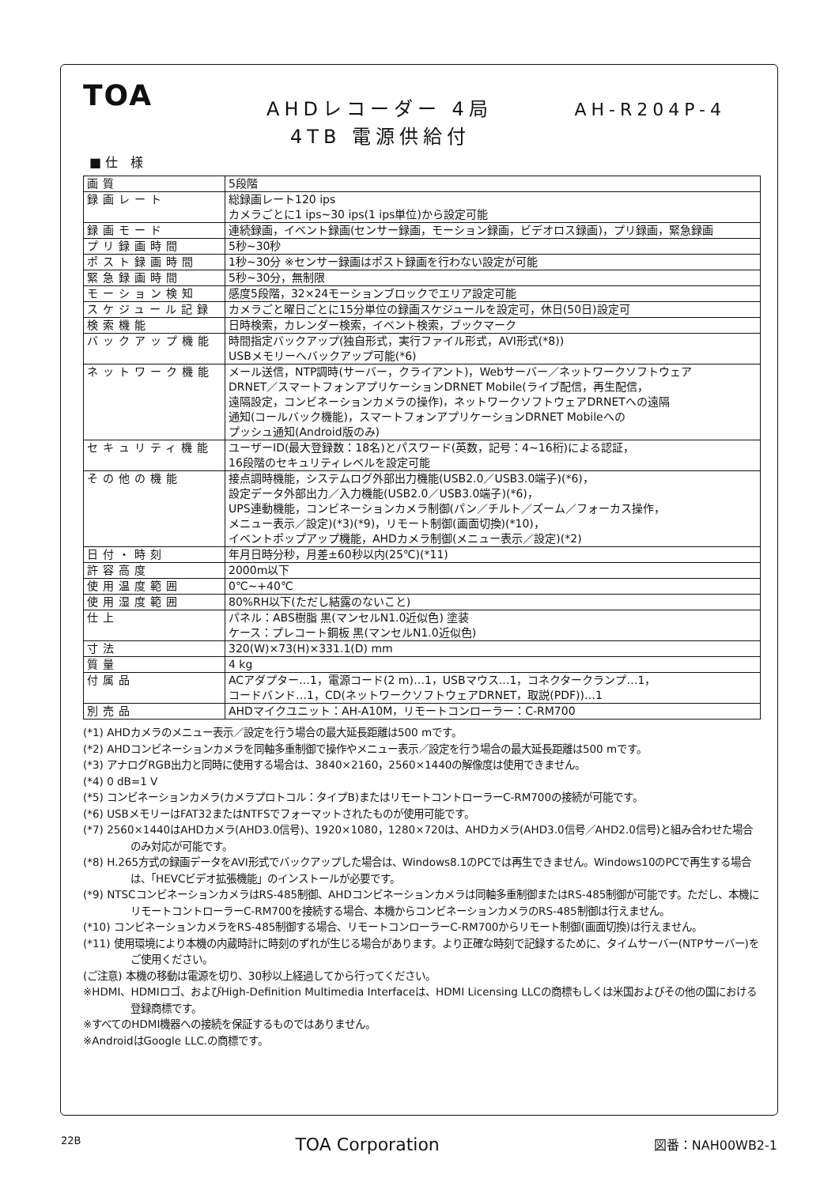TOA
AHDレコーダー 4局 AH-R204P-4
4TB 電源供給付
■ 仕　様
| 画質 | 5段階 |
| 録画レート | 総録画レート120 ips カメラごとに1 ips~30 ips(1 ips単位)から設定可能 |
| 録画モード | 連続録画，イベント録画(センサー録画，モーション録画，ビデオロス録画)，プリ録画，緊急録画 |
| プリ録画時間 | 5秒~30秒 |
| ポスト録画時間 | 1秒~30分 ※センサー録画はポスト録画を行わない設定が可能 |
| 緊急録画時間 | 5秒~30分，無制限 |
| モーション検知 | 感度5段階，32×24モーションブロックでエリア設定可能 |
| スケジュール記録 | カメラごと曜日ごとに15分単位の録画スケジュールを設定可，休日(50日)設定可 |
| 検索機能 | 日時検索，カレンダー検索，イベント検索，ブックマーク |
| バックアップ機能 | 時間指定バックアップ(独自形式，実行ファイル形式，AVI形式(*8)) USBメモリーへバックアップ可能(*6) |
| ネットワーク機能 | メール送信，NTP調時(サーバー，クライアント)，Webサーバー／ネットワークソフトウェア DRNET／スマートフォンアプリケーションDRNET Mobile(ライブ配信，再生配信， 遠隔設定，コンビネーションカメラの操作)，ネットワークソフトウェアDRNETへの遠隔 通知(コールバック機能)，スマートフォンアプリケーションDRNET Mobileへの プッシュ通知(Android版のみ) |
| セキュリティ機能 | ユーザーID(最大登録数：18名)とパスワード(英数，記号：4~16桁)による認証， 16段階のセキュリティレベルを設定可能 |
| その他の機能 | 接点調時機能，システムログ外部出力機能(USB2.0／USB3.0端子)(*6)， 設定データ外部出力／入力機能(USB2.0／USB3.0端子)(*6)， UPS連動機能，コンビネーションカメラ制御(パン／チルト／ズーム／フォーカス操作， メニュー表示／設定)(*3)(*9)，リモート制御(画面切換)(*10)， イベントポップアップ機能，AHDカメラ制御(メニュー表示／設定)(*2) |
| 日付・時刻 | 年月日時分秒，月差±60秒以内(25℃)(*11) |
| 許容高度 | 2000m以下 |
| 使用温度範囲 | 0℃~+40℃ |
| 使用湿度範囲 | 80%RH以下(ただし結露のないこと) |
| 仕上 | パネル：ABS樹脂 黒(マンセルN1.0近似色) 塗装 ケース：プレコート鋼板 黒(マンセルN1.0近似色) |
| 寸法 | 320(W)×73(H)×331.1(D) mm |
| 質量 | 4 kg |
| 付属品 | ACアダプター…1，電源コード(2 m)…1，USBマウス…1，コネクタークランプ…1， コードバンド…1，CD(ネットワークソフトウェアDRNET，取説(PDF))…1 |
| 別売品 | AHDマイクユニット：AH-A10M，リモートコンローラー：C-RM700 |
(*1) AHDカメラのメニュー表示／設定を行う場合の最大延長距離は500 mです。
(*2) AHDコンビネーションカメラを同軸多重制御で操作やメニュー表示／設定を行う場合の最大延長距離は500 mです。
(*3) アナログRGB出力と同時に使用する場合は、3840×2160，2560×1440の解像度は使用できません。
(*4) 0 dB=1 V
(*5) コンビネーションカメラ(カメラプロトコル：タイプB)またはリモートコントローラーC-RM700の接続が可能です。
(*6) USBメモリーはFAT32またはNTFSでフォーマットされたものが使用可能です。
(*7) 2560×1440はAHDカメラ(AHD3.0信号)、1920×1080，1280×720は、AHDカメラ(AHD3.0信号／AHD2.0信号)と組み合わせた場合のみ対応が可能です。
(*8) H.265方式の録画データをAVI形式でバックアップした場合は、Windows8.1のPCでは再生できません。Windows10のPCで再生する場合は、「HEVCビデオ拡張機能」のインストールが必要です。
(*9) NTSCコンビネーションカメラはRS-485制御、AHDコンビネーションカメラは同軸多重制御またはRS-485制御が可能です。ただし、本機にリモートコントローラーC-RM700を接続する場合、本機からコンビネーションカメラのRS-485制御は行えません。
(*10) コンビネーションカメラをRS-485制御する場合、リモートコンローラーC-RM700からリモート制御(画面切換)は行えません。
(*11) 使用環境により本機の内蔵時計に時刻のずれが生じる場合があります。より正確な時刻で記録するために、タイムサーバー(NTPサーバー)をご使用ください。
(ご注意) 本機の移動は電源を切り、30秒以上経過してから行ってください。
※HDMI、HDMIロゴ、およびHigh-Definition Multimedia Interfaceは、HDMI Licensing LLCの商標もしくは米国およびその他の国における登録商標です。
※すべてのHDMI機器への接続を保証するものではありません。
※AndroidはGoogle LLC.の商標です。
22B TOA Corporation 図番：NAH00WB2-1